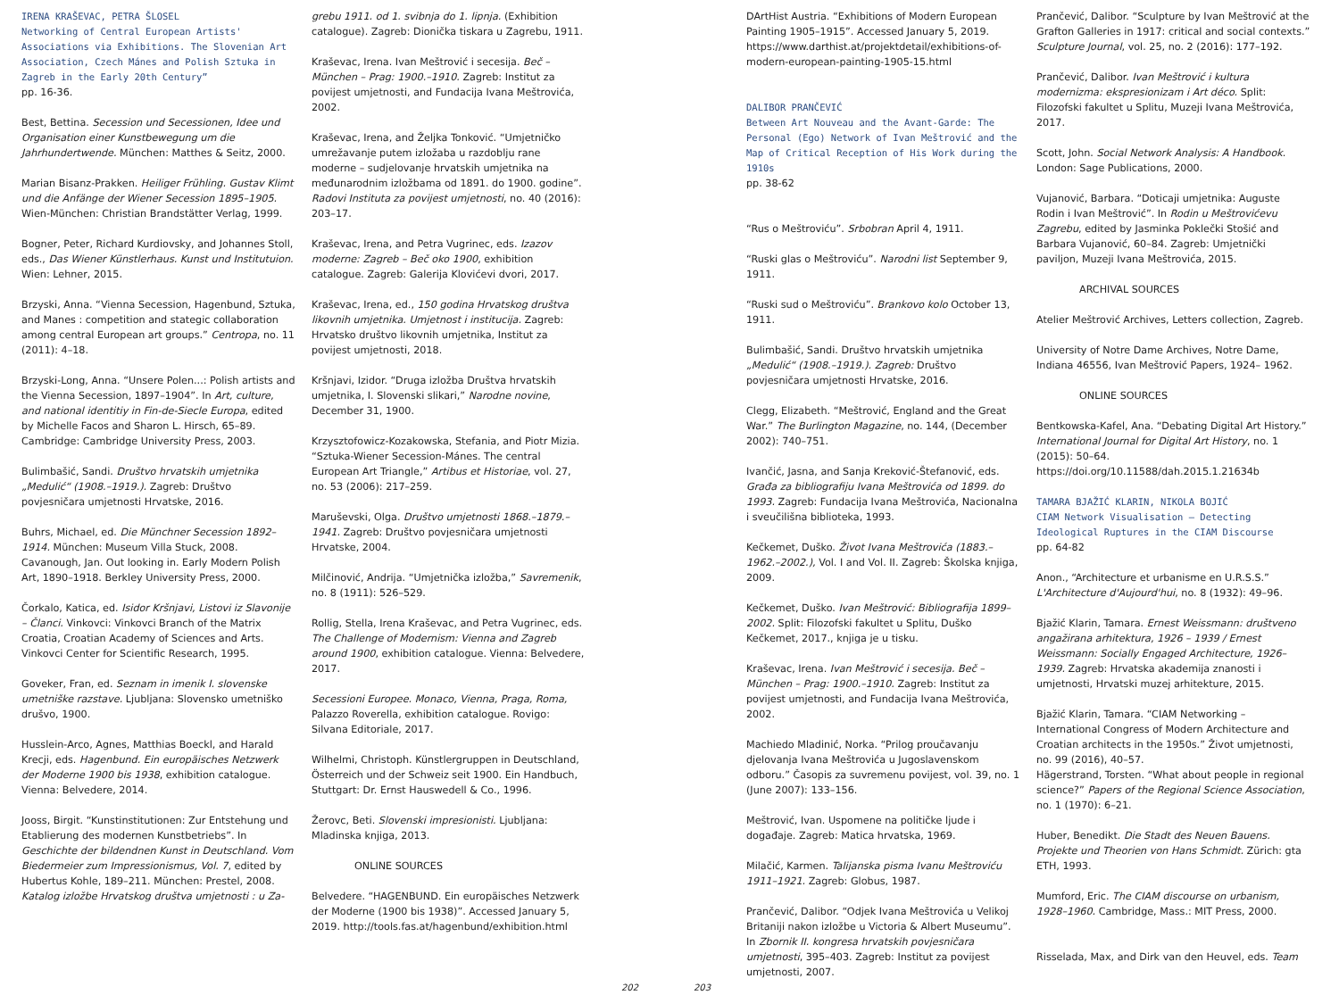IRENA KRAŠEVAC, PETRA ŠLOSEL
Networking of Central European Artists' Associations via Exhibitions. The Slovenian Art Association, Czech Mánes and Polish Sztuka in Zagreb in the Early 20th Century”
pp. 16-36.
Best, Bettina. Secession und Secessionen, Idee und Organisation einer Kunstbewegung um die Jahrhundertwende. München: Matthes & Seitz, 2000.
Marian Bisanz-Prakken. Heiliger Frühling. Gustav Klimt und die Anfänge der Wiener Secession 1895–1905. Wien-München: Christian Brandstätter Verlag, 1999.
Bogner, Peter, Richard Kurdiovsky, and Johannes Stoll, eds., Das Wiener Künstlerhaus. Kunst und Institutuion. Wien: Lehner, 2015.
Brzyski, Anna. “Vienna Secession, Hagenbund, Sztuka, and Manes : competition and stategic collaboration among central European art groups.” Centropa, no. 11 (2011): 4–18.
Brzyski-Long, Anna. “Unsere Polen...: Polish artists and the Vienna Secession, 1897–1904”. In Art, culture, and national identitiy in Fin-de-Siecle Europa, edited by Michelle Facos and Sharon L. Hirsch, 65–89. Cambridge: Cambridge University Press, 2003.
Bulimbašić, Sandi. Društvo hrvatskih umjetnika „Medulić“ (1908.–1919.). Zagreb: Društvo povjesničara umjetnosti Hrvatske, 2016.
Buhrs, Michael, ed. Die Münchner Secession 1892–1914. München: Museum Villa Stuck, 2008.
Cavanough, Jan. Out looking in. Early Modern Polish Art, 1890–1918. Berkley University Press, 2000.
Čorkalo, Katica, ed. Isidor Kršnjavi, Listovi iz Slavonije – Članci. Vinkovci: Vinkovci Branch of the Matrix Croatia, Croatian Academy of Sciences and Arts. Vinkovci Center for Scientific Research, 1995.
Goveker, Fran, ed. Seznam in imenik I. slovenske umetniške razstave. Ljubljana: Slovensko umetniško drušvo, 1900.
Husslein-Arco, Agnes, Matthias Boeckl, and Harald Krecji, eds. Hagenbund. Ein europäisches Netzwerk der Moderne 1900 bis 1938, exhibition catalogue. Vienna: Belvedere, 2014.
Jooss, Birgit. “Kunstinstitutionen: Zur Entstehung und Etablierung des modernen Kunstbetriebs”. In Geschichte der bildendnen Kunst in Deutschland. Vom Biedermeier zum Impressionismus, Vol. 7, edited by Hubertus Kohle, 189–211. München: Prestel, 2008.
Katalog izložbe Hrvatskog društva umjetnosti : u Za-
grebu 1911. od 1. svibnja do 1. lipnja. (Exhibition catalogue). Zagreb: Dionička tiskara u Zagrebu, 1911.
Kraševac, Irena. Ivan Meštrović i secesija. Beč – München – Prag: 1900.–1910. Zagreb: Institut za povijest umjetnosti, and Fundacija Ivana Meštrovića, 2002.
Kraševac, Irena, and Željka Tonković. “Umjetničko umrežavanje putem izložaba u razdoblju rane moderne – sudjelovanje hrvatskih umjetnika na međunarodnim izložbama od 1891. do 1900. godine”. Radovi Instituta za povijest umjetnosti, no. 40 (2016): 203–17.
Kraševac, Irena, and Petra Vugrinec, eds. Izazov moderne: Zagreb – Beč oko 1900, exhibition catalogue. Zagreb: Galerija Klovićevi dvori, 2017.
Kraševac, Irena, ed., 150 godina Hrvatskog društva likovnih umjetnika. Umjetnost i institucija. Zagreb: Hrvatsko društvo likovnih umjetnika, Institut za povijest umjetnosti, 2018.
Kršnjavi, Izidor. “Druga izložba Društva hrvatskih umjetnika, I. Slovenski slikari,” Narodne novine, December 31, 1900.
Krzysztofowicz-Kozakowska, Stefania, and Piotr Mizia. “Sztuka-Wiener Secession-Mánes. The central European Art Triangle,” Artibus et Historiae, vol. 27, no. 53 (2006): 217–259.
Maruševski, Olga. Društvo umjetnosti 1868.–1879.–1941. Zagreb: Društvo povjesničara umjetnosti Hrvatske, 2004.
Milčinović, Andrija. “Umjetnička izložba,” Savremenik, no. 8 (1911): 526–529.
Rollig, Stella, Irena Kraševac, and Petra Vugrinec, eds. The Challenge of Modernism: Vienna and Zagreb around 1900, exhibition catalogue. Vienna: Belvedere, 2017.
Secessioni Europee. Monaco, Vienna, Praga, Roma, Palazzo Roverella, exhibition catalogue. Rovigo: Silvana Editoriale, 2017.
Wilhelmi, Christoph. Künstlergruppen in Deutschland, Österreich und der Schweiz seit 1900. Ein Handbuch, Stuttgart: Dr. Ernst Hauswedell & Co., 1996.
Žerovc, Beti. Slovenski impresionisti. Ljubljana: Mladinska knjiga, 2013.
ONLINE SOURCES
Belvedere. “HAGENBUND. Ein europäisches Netzwerk der Moderne (1900 bis 1938)”. Accessed January 5, 2019. http://tools.fas.at/hagenbund/exhibition.html
202 203 DArtHist Austria. “Exhibitions of Modern European Painting 1905–1915”. Accessed January 5, 2019. https://www.darthist.at/projektdetail/exhibitions-of-modern-european-painting-1905-15.html
DALIBOR PRANČEVIĆ
Between Art Nouveau and the Avant-Garde: The Personal (Ego) Network of Ivan Meštrović and the Map of Critical Reception of His Work during the 1910s
pp. 38-62
“Rus o Meštroviću”. Srbobran April 4, 1911.
“Ruski glas o Meštroviću”. Narodni list September 9, 1911.
“Ruski sud o Meštroviću”. Brankovo kolo October 13, 1911.
Bulimbašić, Sandi. Društvo hrvatskih umjetnika „Medulić“ (1908.–1919.). Zagreb: Društvo povjesničara umjetnosti Hrvatske, 2016.
Clegg, Elizabeth. “Meštrović, England and the Great War.” The Burlington Magazine, no. 144, (December 2002): 740–751.
Ivančić, Jasna, and Sanja Kreković-Štefanović, eds. Građa za bibliografiju Ivana Meštrovića od 1899. do 1993. Zagreb: Fundacija Ivana Meštrovića, Nacionalna i sveučilišna biblioteka, 1993.
Kečkemet, Duško. Život Ivana Meštrovića (1883.–1962.–2002.), Vol. I and Vol. II. Zagreb: Školska knjiga, 2009.
Kečkemet, Duško. Ivan Meštrović: Bibliografija 1899–2002. Split: Filozofski fakultet u Splitu, Duško Kečkemet, 2017., knjiga je u tisku.
Kraševac, Irena. Ivan Meštrović i secesija. Beč – München – Prag: 1900.–1910. Zagreb: Institut za povijest umjetnosti, and Fundacija Ivana Meštrovića, 2002.
Machiedo Mladinić, Norka. “Prilog proučavanju djelovanja Ivana Meštrovića u Jugoslavenskom odboru.” Časopis za suvremenu povijest, vol. 39, no. 1 (June 2007): 133–156.
Meštrović, Ivan. Uspomene na političke ljude i događaje. Zagreb: Matica hrvatska, 1969.
Milačić, Karmen. Talijanska pisma Ivanu Meštroviću 1911–1921. Zagreb: Globus, 1987.
Prančević, Dalibor. “Odjek Ivana Meštrovića u Velikoj Britaniji nakon izložbe u Victoria & Albert Museumu”. In Zbornik II. kongresa hrvatskih povjesničara umjetnosti, 395–403. Zagreb: Institut za povijest umjetnosti, 2007.
Prančević, Dalibor. “Sculpture by Ivan Meštrović at the Grafton Galleries in 1917: critical and social contexts.” Sculpture Journal, vol. 25, no. 2 (2016): 177–192.
Prančević, Dalibor. Ivan Meštrović i kultura modernizma: ekspresionizam i Art déco. Split: Filozofski fakultet u Splitu, Muzeji Ivana Meštrovića, 2017.
Scott, John. Social Network Analysis: A Handbook. London: Sage Publications, 2000.
Vujanović, Barbara. “Doticaji umjetnika: Auguste Rodin i Ivan Meštrović”. In Rodin u Meštrovićevu Zagrebu, edited by Jasminka Poklečki Stošić and Barbara Vujanović, 60–84. Zagreb: Umjetnički paviljon, Muzeji Ivana Meštrovića, 2015.
ARCHIVAL SOURCES
Atelier Meštrović Archives, Letters collection, Zagreb.
University of Notre Dame Archives, Notre Dame, Indiana 46556, Ivan Meštrović Papers, 1924– 1962.
ONLINE SOURCES
Bentkowska-Kafel, Ana. “Debating Digital Art History.” International Journal for Digital Art History, no. 1 (2015): 50–64. https://doi.org/10.11588/dah.2015.1.21634b
TAMARA BJAŽIĆ KLARIN, NIKOLA BOJIĆ
CIAM Network Visualisation – Detecting Ideological Ruptures in the CIAM Discourse
pp. 64-82
Anon., “Architecture et urbanisme en U.R.S.S.” L'Architecture d'Aujourd'hui, no. 8 (1932): 49–96.
Bjažić Klarin, Tamara. Ernest Weissmann: društveno angažirana arhitektura, 1926 – 1939 / Ernest Weissmann: Socially Engaged Architecture, 1926–1939. Zagreb: Hrvatska akademija znanosti i umjetnosti, Hrvatski muzej arhitekture, 2015.
Bjažić Klarin, Tamara. “CIAM Networking – International Congress of Modern Architecture and Croatian architects in the 1950s.” Život umjetnosti, no. 99 (2016), 40–57.
Hägerstrand, Torsten. “What about people in regional science?” Papers of the Regional Science Association, no. 1 (1970): 6–21.
Huber, Benedikt. Die Stadt des Neuen Bauens. Projekte und Theorien von Hans Schmidt. Zürich: gta ETH, 1993.
Mumford, Eric. The CIAM discourse on urbanism, 1928–1960. Cambridge, Mass.: MIT Press, 2000.
Risselada, Max, and Dirk van den Heuvel, eds. Team